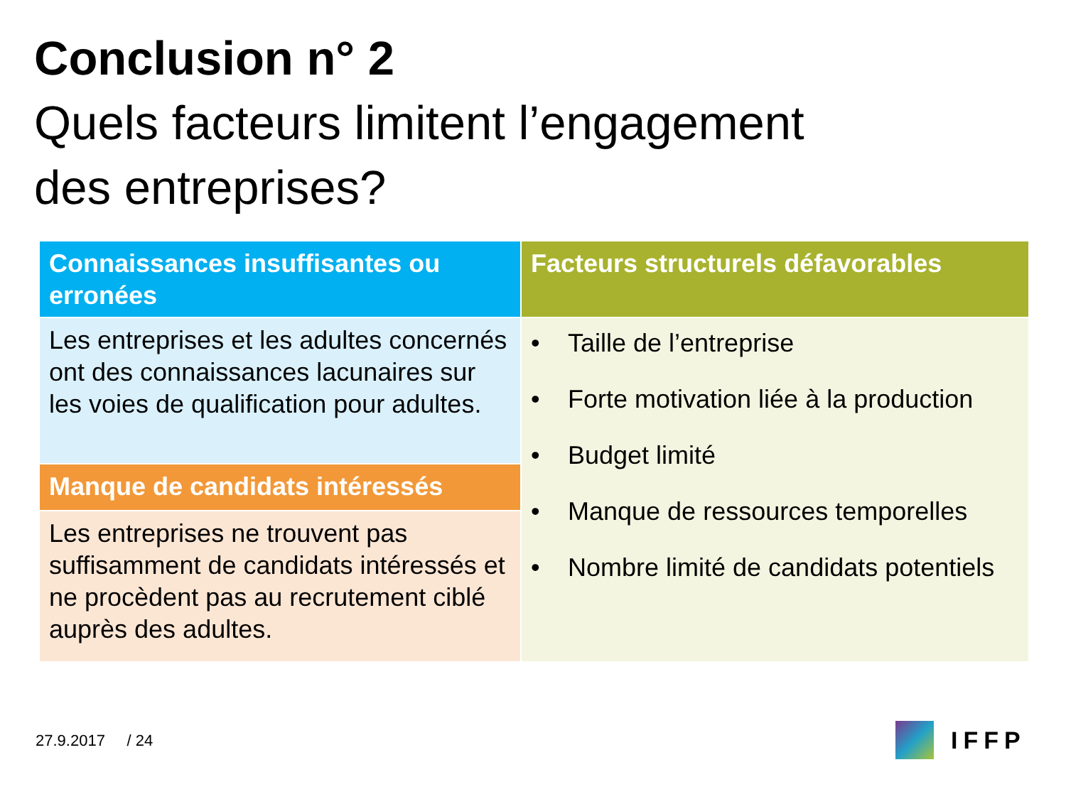Conclusion n° 2
Quels facteurs limitent l’engagement
des entreprises?
| Connaissances insuffisantes ou erronées | Facteurs structurels défavorables |
| --- | --- |
| Les entreprises et les adultes concernés ont des connaissances lacunaires sur les voies de qualification pour adultes. | • Taille de l’entreprise • Forte motivation liée à la production • Budget limité • Manque de ressources temporelles • Nombre limité de candidats potentiels |
| Manque de candidats intéressés | |
| Les entreprises ne trouvent pas suffisamment de candidats intéressés et ne procèdent pas au recrutement ciblé auprès des adultes. | |
27.9.2017 / 24 IFFP